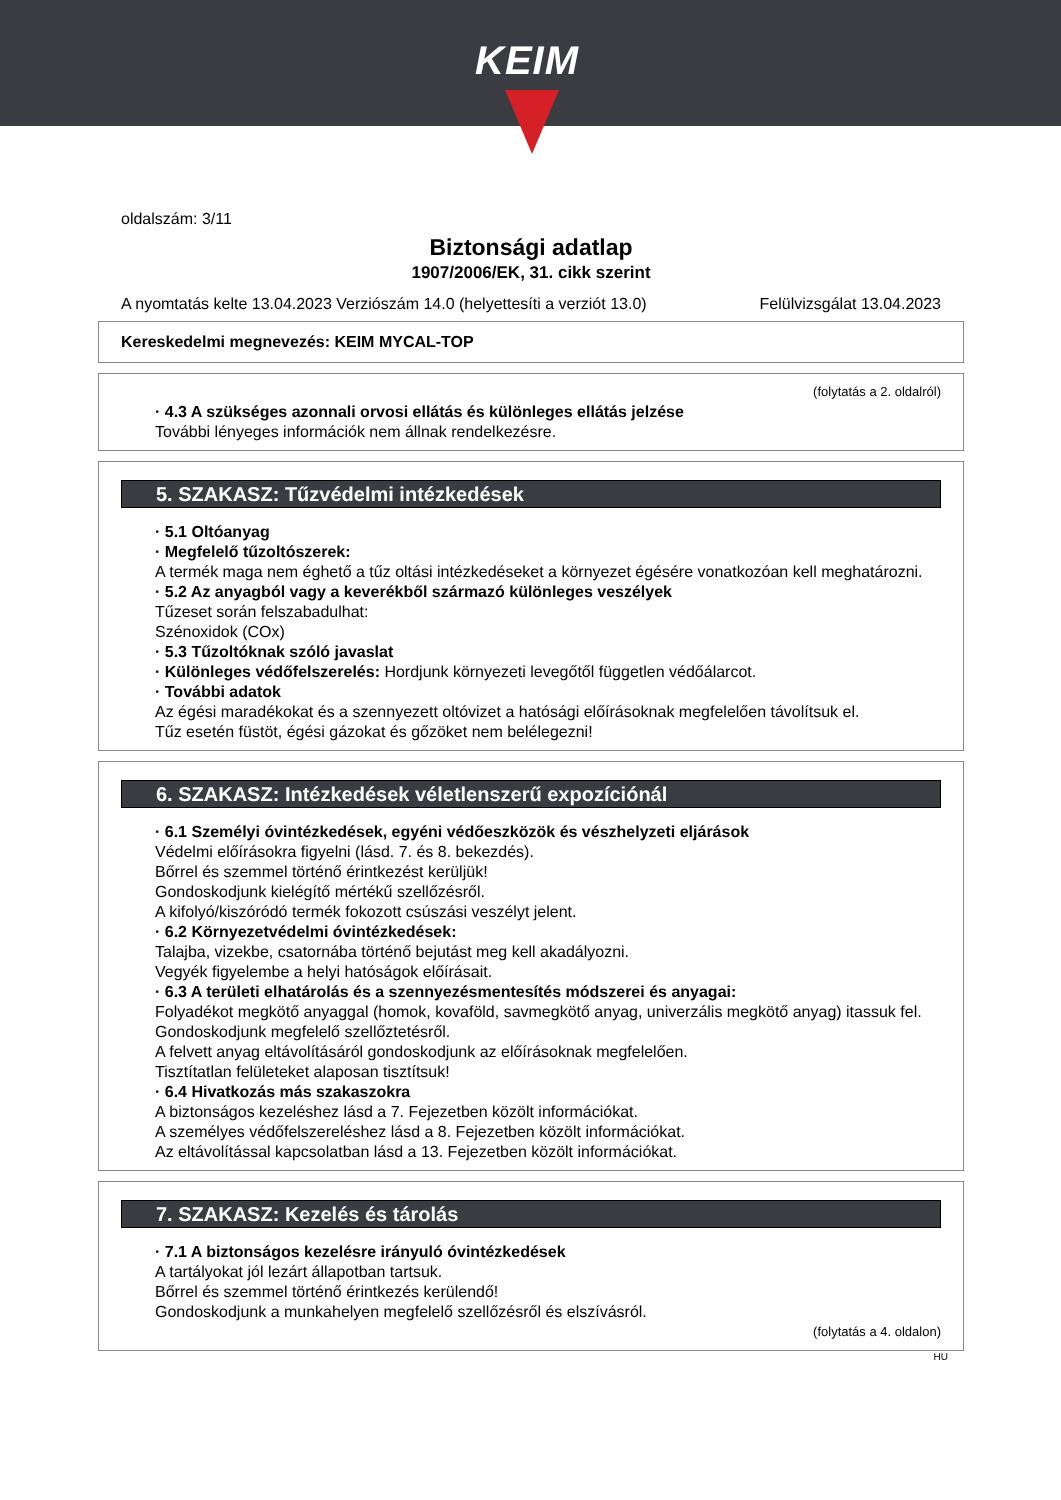KEIM
oldalszám: 3/11
Biztonsági adatlap
1907/2006/EK, 31. cikk szerint
A nyomtatás kelte 13.04.2023 Verziószám 14.0 (helyettesíti a verziót 13.0) Felülvizsgálat 13.04.2023
Kereskedelmi megnevezés: KEIM MYCAL-TOP
(folytatás a 2. oldalról)
· 4.3 A szükséges azonnali orvosi ellátás és különleges ellátás jelzése
További lényeges információk nem állnak rendelkezésre.
5. SZAKASZ: Tűzvédelmi intézkedések
· 5.1 Oltóanyag
· Megfelelő tűzoltószerek:
A termék maga nem éghető a tűz oltási intézkedéseket a környezet égésére vonatkozóan kell meghatározni.
· 5.2 Az anyagból vagy a keverékből származó különleges veszélyek
Tűzeset során felszabadulhat:
Szénoxidok (COx)
· 5.3 Tűzoltóknak szóló javaslat
· Különleges védőfelszerelés: Hordjunk környezeti levegőtől független védőálarcot.
· További adatok
Az égési maradékokat és a szennyezett oltóvizet a hatósági előírásoknak megfelelően távolítsuk el.
Tűz esetén füstöt, égési gázokat és gőzöket nem belélegezni!
6. SZAKASZ: Intézkedések véletlenszerű expozíciónál
· 6.1 Személyi óvintézkedések, egyéni védőeszközök és vészhelyzeti eljárások
Védelmi előírásokra figyelni (lásd. 7. és 8. bekezdés).
Bőrrel és szemmel történő érintkezést kerüljük!
Gondoskodjunk kielégítő mértékű szellőzésről.
A kifolyó/kiszóródó termék fokozott csúszási veszélyt jelent.
· 6.2 Környezetvédelmi óvintézkedések:
Talajba, vizekbe, csatornába történő bejutást meg kell akadályozni.
Vegyék figyelembe a helyi hatóságok előírásait.
· 6.3 A területi elhatárolás és a szennyezésmentesítés módszerei és anyagai:
Folyadékot megkötő anyaggal (homok, kovaföld, savmegkötő anyag, univerzális megkötő anyag) itassuk fel.
Gondoskodjunk megfelelő szellőztetésről.
A felvett anyag eltávolításáról gondoskodjunk az előírásoknak megfelelően.
Tisztítatlan felületeket alaposan tisztítsuk!
· 6.4 Hivatkozás más szakaszokra
A biztonságos kezeléshez lásd a 7. Fejezetben közölt információkat.
A személyes védőfelszereléshez lásd a 8. Fejezetben közölt információkat.
Az eltávolítással kapcsolatban lásd a 13. Fejezetben közölt információkat.
7. SZAKASZ: Kezelés és tárolás
· 7.1 A biztonságos kezelésre irányuló óvintézkedések
A tartályokat jól lezárt állapotban tartsuk.
Bőrrel és szemmel történő érintkezés kerülendő!
Gondoskodjunk a munkahelyen megfelelő szellőzésről és elszívásról.
(folytatás a 4. oldalon)
HU